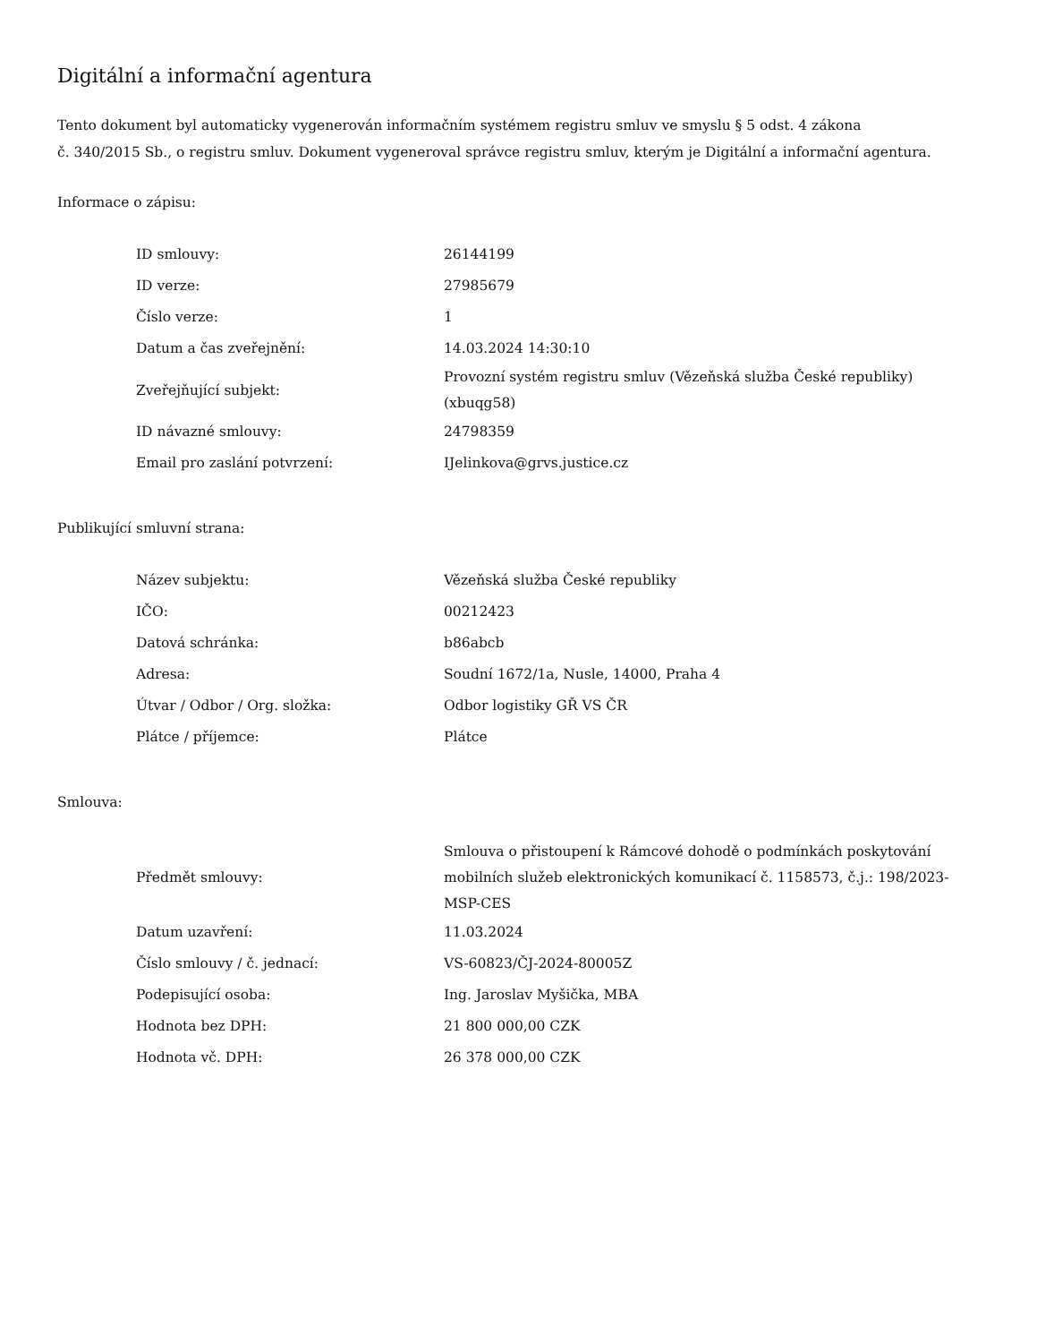Digitální a informační agentura
Tento dokument byl automaticky vygenerován informačním systémem registru smluv ve smyslu § 5 odst. 4 zákona
č. 340/2015 Sb., o registru smluv. Dokument vygeneroval správce registru smluv, kterým je Digitální a informační agentura.
Informace o zápisu:
| ID smlouvy: | 26144199 |
| ID verze: | 27985679 |
| Číslo verze: | 1 |
| Datum a čas zveřejnění: | 14.03.2024 14:30:10 |
| Zveřejňující subjekt: | Provozní systém registru smluv (Vězeňská služba České republiky) (xbuqg58) |
| ID návazné smlouvy: | 24798359 |
| Email pro zaslání potvrzení: | IJelinkova@grvs.justice.cz |
Publikující smluvní strana:
| Název subjektu: | Vězeňská služba České republiky |
| IČO: | 00212423 |
| Datová schránka: | b86abcb |
| Adresa: | Soudní 1672/1a, Nusle, 14000, Praha 4 |
| Útvar / Odbor / Org. složka: | Odbor logistiky GŘ VS ČR |
| Plátce / příjemce: | Plátce |
Smlouva:
| Předmět smlouvy: | Smlouva o přistoupení k Rámcové dohodě o podmínkách poskytování mobilních služeb elektronických komunikací č. 1158573, č.j.: 198/2023-MSP-CES |
| Datum uzavření: | 11.03.2024 |
| Číslo smlouvy / č. jednací: | VS-60823/ČJ-2024-80005Z |
| Podepisující osoba: | Ing. Jaroslav Myšička, MBA |
| Hodnota bez DPH: | 21 800 000,00 CZK |
| Hodnota vč. DPH: | 26 378 000,00 CZK |